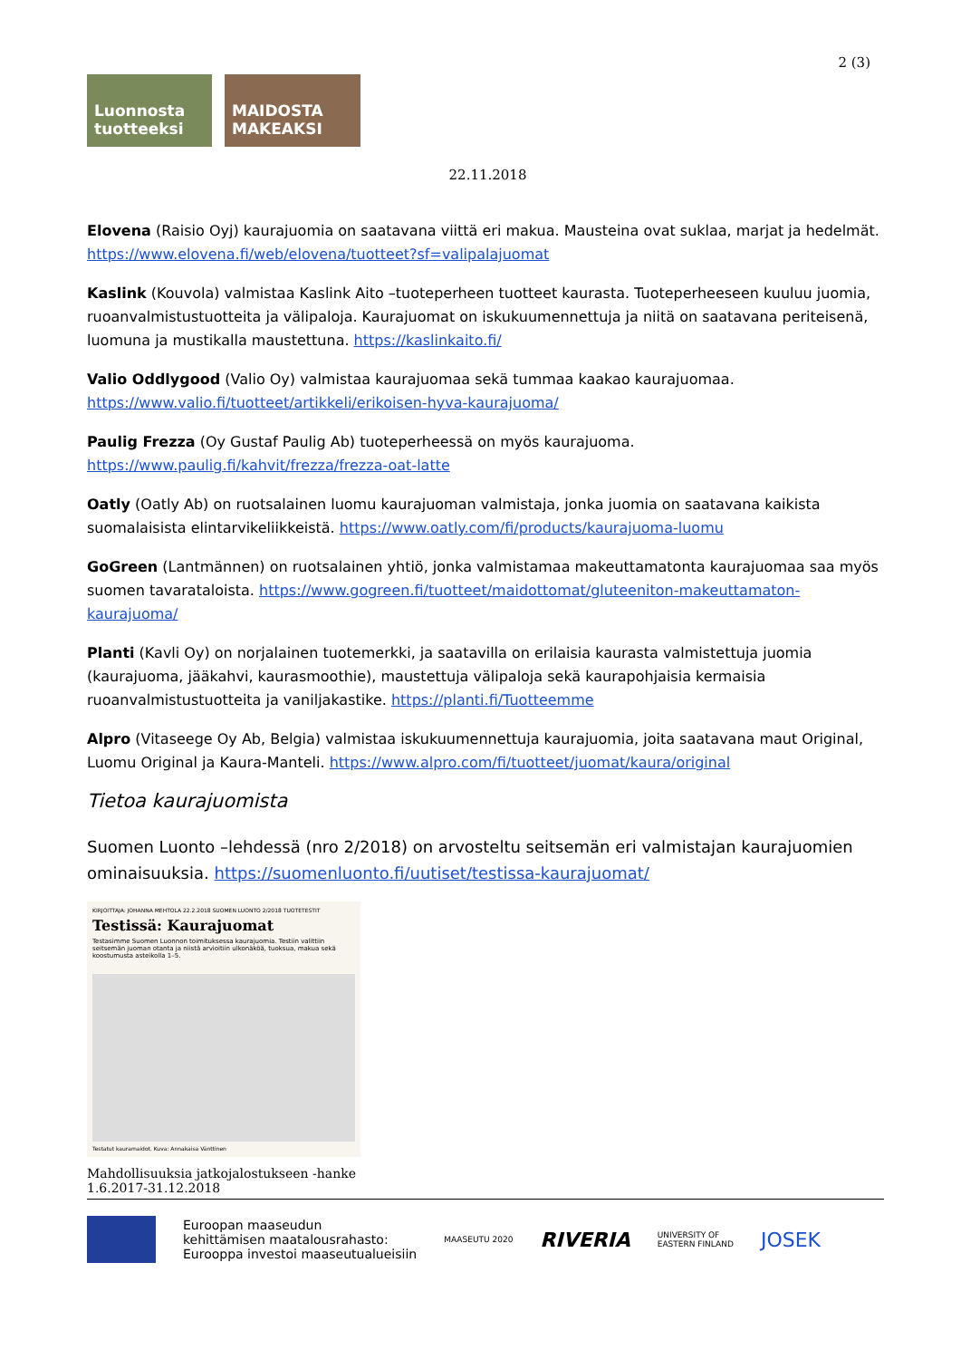2 (3)
Luonnosta tuotteeksi
MAIDOSTA MAKEAKSI
22.11.2018
Elovena (Raisio Oyj) kaurajuomia on saatavana viittä eri makua. Mausteina ovat suklaa, marjat ja hedelmät. https://www.elovena.fi/web/elovena/tuotteet?sf=valipalajuomat
Kaslink (Kouvola) valmistaa Kaslink Aito –tuoteperheen tuotteet kaurasta. Tuoteperheeseen kuuluu juomia, ruoanvalmistustuotteita ja välipaloja. Kaurajuomat on iskukuumennettuja ja niitä on saatavana periteisenä, luomuna ja mustikalla maustettuna. https://kaslinkaito.fi/
Valio Oddlygood (Valio Oy) valmistaa kaurajuomaa sekä tummaa kaakao kaurajuomaa. https://www.valio.fi/tuotteet/artikkeli/erikoisen-hyva-kaurajuoma/
Paulig Frezza (Oy Gustaf Paulig Ab) tuoteperheessä on myös kaurajuoma. https://www.paulig.fi/kahvit/frezza/frezza-oat-latte
Oatly (Oatly Ab) on ruotsalainen luomu kaurajuoman valmistaja, jonka juomia on saatavana kaikista suomalaisista elintarvikeliikkeistä. https://www.oatly.com/fi/products/kaurajuoma-luomu
GoGreen (Lantmännen) on ruotsalainen yhtiö, jonka valmistamaa makeuttamatonta kaurajuomaa saa myös suomen tavarataloista. https://www.gogreen.fi/tuotteet/maidottomat/gluteeniton-makeuttamaton-kaurajuoma/
Planti (Kavli Oy) on norjalainen tuotemerkki, ja saatavilla on erilaisia kaurasta valmistettuja juomia (kaurajuoma, jääkahvi, kaurasmoothie), maustettuja välipaloja sekä kaurapohjaisia kermaisia ruoanvalmistustuotteita ja vaniljakastike. https://planti.fi/Tuotteemme
Alpro (Vitaseege Oy Ab, Belgia) valmistaa iskukuumennettuja kaurajuomia, joita saatavana maut Original, Luomu Original ja Kaura-Manteli. https://www.alpro.com/fi/tuotteet/juomat/kaura/original
Tietoa kaurajuomista
Suomen Luonto –lehdessä (nro 2/2018) on arvosteltu seitsemän eri valmistajan kaurajuomien ominaisuuksia. https://suomenluonto.fi/uutiset/testissa-kaurajuomat/
KIRJOITTAJA: JOHANNA MEHTOLA 22.2.2018 SUOMEN LUONTO 2/2018 TUOTETESTIT
Testissä: Kaurajuomat
Testasimme Suomen Luonnon toimituksessa kaurajuomia. Testiin valittiin seitsemän juoman otanta ja niistä arvioitiin ulkonäköä, tuoksua, makua sekä koostumusta asteikolla 1–5.
Testatut kauramaidot. Kuva: Annakaisa Vänttinen
Mahdollisuuksia jatkojalostukseen -hanke
1.6.2017-31.12.2018
Euroopan maaseudun
kehittämisen maatalousrahasto:
Eurooppa investoi maaseutualueisiin
MAASEUTU 2020
RIVERIA
UNIVERSITY OF
EASTERN FINLAND
JOSEK